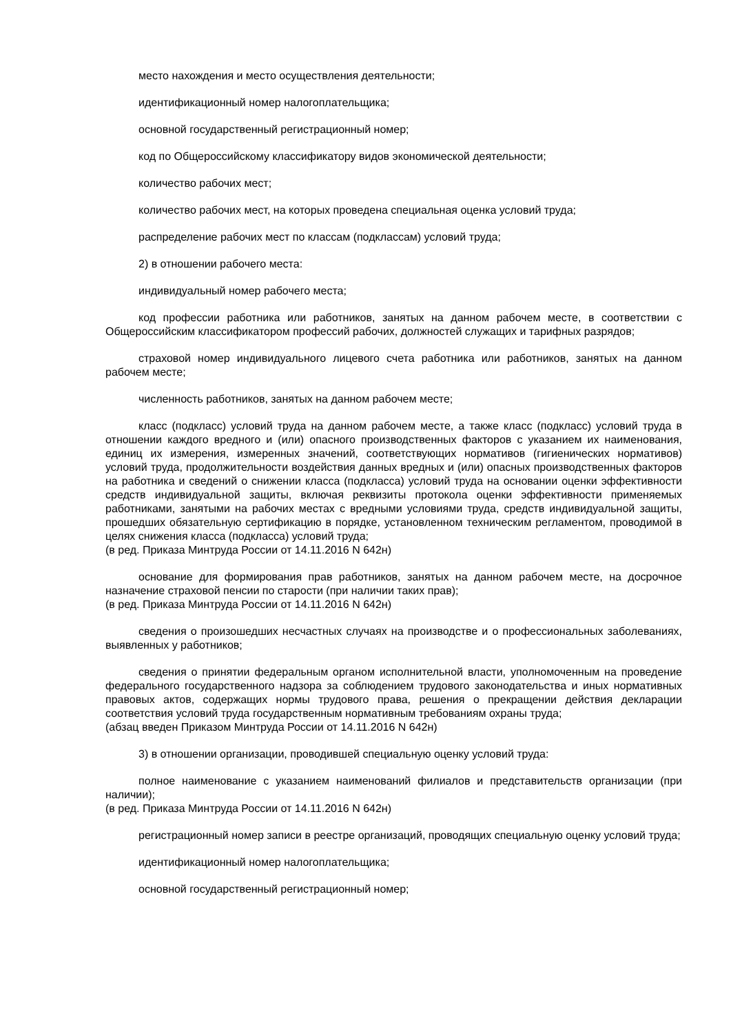место нахождения и место осуществления деятельности;
идентификационный номер налогоплательщика;
основной государственный регистрационный номер;
код по Общероссийскому классификатору видов экономической деятельности;
количество рабочих мест;
количество рабочих мест, на которых проведена специальная оценка условий труда;
распределение рабочих мест по классам (подклассам) условий труда;
2) в отношении рабочего места:
индивидуальный номер рабочего места;
код профессии работника или работников, занятых на данном рабочем месте, в соответствии с Общероссийским классификатором профессий рабочих, должностей служащих и тарифных разрядов;
страховой номер индивидуального лицевого счета работника или работников, занятых на данном рабочем месте;
численность работников, занятых на данном рабочем месте;
класс (подкласс) условий труда на данном рабочем месте, а также класс (подкласс) условий труда в отношении каждого вредного и (или) опасного производственных факторов с указанием их наименования, единиц их измерения, измеренных значений, соответствующих нормативов (гигиенических нормативов) условий труда, продолжительности воздействия данных вредных и (или) опасных производственных факторов на работника и сведений о снижении класса (подкласса) условий труда на основании оценки эффективности средств индивидуальной защиты, включая реквизиты протокола оценки эффективности применяемых работниками, занятыми на рабочих местах с вредными условиями труда, средств индивидуальной защиты, прошедших обязательную сертификацию в порядке, установленном техническим регламентом, проводимой в целях снижения класса (подкласса) условий труда;
(в ред. Приказа Минтруда России от 14.11.2016 N 642н)
основание для формирования прав работников, занятых на данном рабочем месте, на досрочное назначение страховой пенсии по старости (при наличии таких прав);
(в ред. Приказа Минтруда России от 14.11.2016 N 642н)
сведения о произошедших несчастных случаях на производстве и о профессиональных заболеваниях, выявленных у работников;
сведения о принятии федеральным органом исполнительной власти, уполномоченным на проведение федерального государственного надзора за соблюдением трудового законодательства и иных нормативных правовых актов, содержащих нормы трудового права, решения о прекращении действия декларации соответствия условий труда государственным нормативным требованиям охраны труда;
(абзац введен Приказом Минтруда России от 14.11.2016 N 642н)
3) в отношении организации, проводившей специальную оценку условий труда:
полное наименование с указанием наименований филиалов и представительств организации (при наличии);
(в ред. Приказа Минтруда России от 14.11.2016 N 642н)
регистрационный номер записи в реестре организаций, проводящих специальную оценку условий труда;
идентификационный номер налогоплательщика;
основной государственный регистрационный номер;